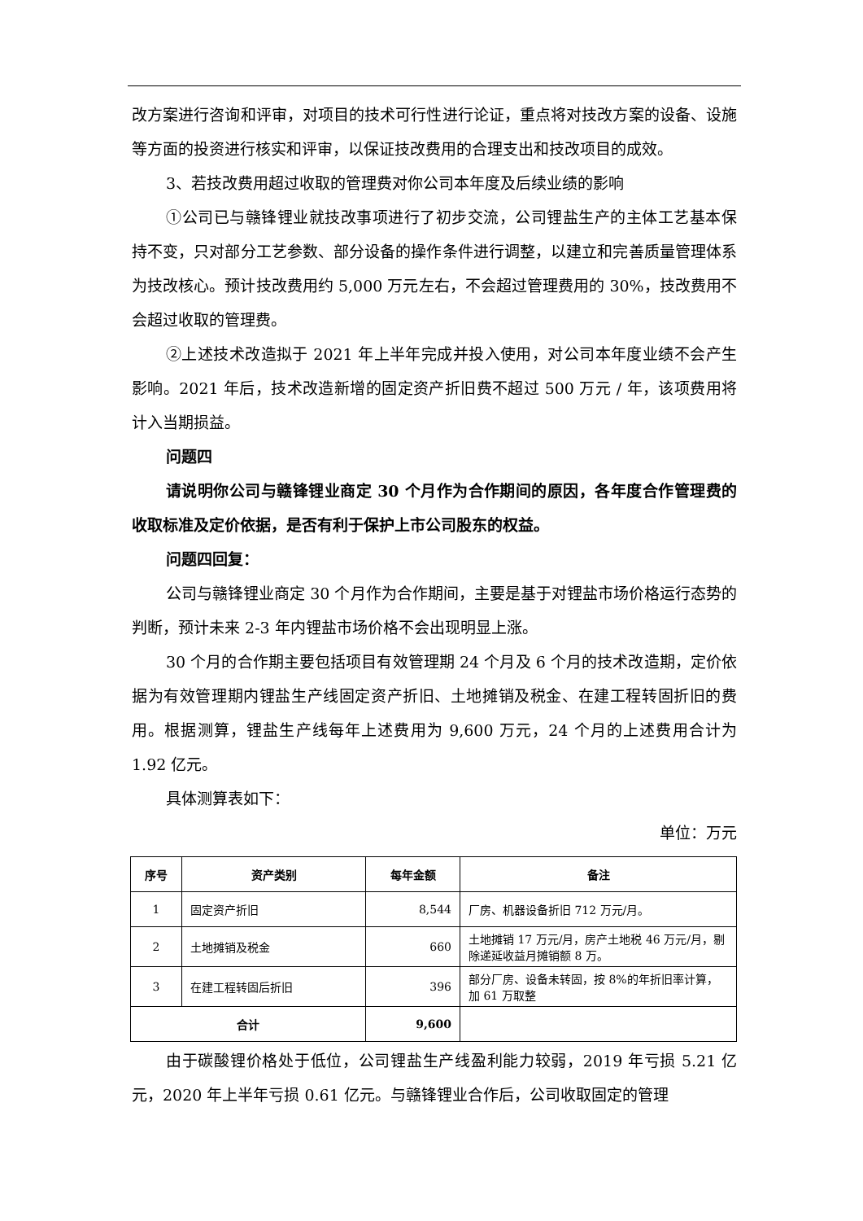改方案进行咨询和评审，对项目的技术可行性进行论证，重点将对技改方案的设备、设施等方面的投资进行核实和评审，以保证技改费用的合理支出和技改项目的成效。
3、若技改费用超过收取的管理费对你公司本年度及后续业绩的影响
①公司已与赣锋锂业就技改事项进行了初步交流，公司锂盐生产的主体工艺基本保持不变，只对部分工艺参数、部分设备的操作条件进行调整，以建立和完善质量管理体系为技改核心。预计技改费用约 5,000 万元左右，不会超过管理费用的 30%，技改费用不会超过收取的管理费。
②上述技术改造拟于 2021 年上半年完成并投入使用，对公司本年度业绩不会产生影响。2021 年后，技术改造新增的固定资产折旧费不超过 500 万元 / 年，该项费用将计入当期损益。
问题四
请说明你公司与赣锋锂业商定 30 个月作为合作期间的原因，各年度合作管理费的收取标准及定价依据，是否有利于保护上市公司股东的权益。
问题四回复：
公司与赣锋锂业商定 30 个月作为合作期间，主要是基于对锂盐市场价格运行态势的判断，预计未来 2-3 年内锂盐市场价格不会出现明显上涨。
30 个月的合作期主要包括项目有效管理期 24 个月及 6 个月的技术改造期，定价依据为有效管理期内锂盐生产线固定资产折旧、土地摊销及税金、在建工程转固折旧的费用。根据测算，锂盐生产线每年上述费用为 9,600 万元，24 个月的上述费用合计为 1.92 亿元。
具体测算表如下：
单位：万元
| 序号 | 资产类别 | 每年金额 | 备注 |
| --- | --- | --- | --- |
| 1 | 固定资产折旧 | 8,544 | 厂房、机器设备折旧 712 万元/月。 |
| 2 | 土地摊销及税金 | 660 | 土地摊销 17 万元/月，房产土地税 46 万元/月，剔除递延收益月摊销额 8 万。 |
| 3 | 在建工程转固后折旧 | 396 | 部分厂房、设备未转固，按 8%的年折旧率计算，加 61 万取整 |
| 合计 | | 9,600 | |
由于碳酸锂价格处于低位，公司锂盐生产线盈利能力较弱，2019 年亏损 5.21 亿元，2020 年上半年亏损 0.61 亿元。与赣锋锂业合作后，公司收取固定的管理